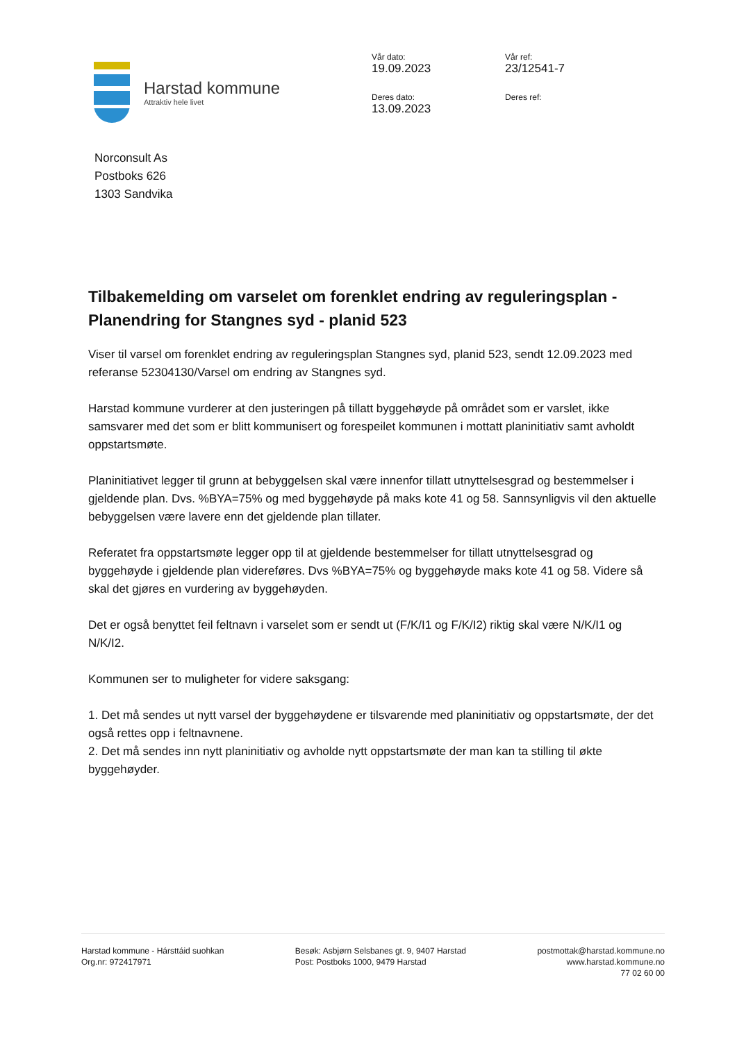Harstad kommune
Attraktiv hele livet
Vår dato:
19.09.2023
Vår ref:
23/12541-7
Deres dato:
13.09.2023
Deres ref:
Norconsult As
Postboks 626
1303 Sandvika
Tilbakemelding om varselet om forenklet endring av reguleringsplan - Planendring for Stangnes syd - planid 523
Viser til varsel om forenklet endring av reguleringsplan Stangnes syd, planid 523, sendt 12.09.2023 med referanse 52304130/Varsel om endring av Stangnes syd.
Harstad kommune vurderer at den justeringen på tillatt byggehøyde på området som er varslet, ikke samsvarer med det som er blitt kommunisert og forespeilet kommunen i mottatt planinitiativ samt avholdt oppstartsmøte.
Planinitiativet legger til grunn at bebyggelsen skal være innenfor tillatt utnyttelsesgrad og bestemmelser i gjeldende plan. Dvs. %BYA=75% og med byggehøyde på maks kote 41 og 58. Sannsynligvis vil den aktuelle bebyggelsen være lavere enn det gjeldende plan tillater.
Referatet fra oppstartsmøte legger opp til at gjeldende bestemmelser for tillatt utnyttelsesgrad og byggehøyde i gjeldende plan videreføres. Dvs %BYA=75% og byggehøyde maks kote 41 og 58. Videre så skal det gjøres en vurdering av byggehøyden.
Det er også benyttet feil feltnavn i varselet som er sendt ut (F/K/I1 og F/K/I2) riktig skal være N/K/I1 og N/K/I2.
Kommunen ser to muligheter for videre saksgang:
1. Det må sendes ut nytt varsel der byggehøydene er tilsvarende med planinitiativ og oppstartsmøte, der det også rettes opp i feltnavnene.
2. Det må sendes inn nytt planinitiativ og avholde nytt oppstartsmøte der man kan ta stilling til økte byggehøyder.
Harstad kommune - Hársttáid suohkan
Org.nr: 972417971
Besøk: Asbjørn Selsbanes gt. 9, 9407 Harstad
Post: Postboks 1000, 9479 Harstad
postmottak@harstad.kommune.no
www.harstad.kommune.no
77 02 60 00